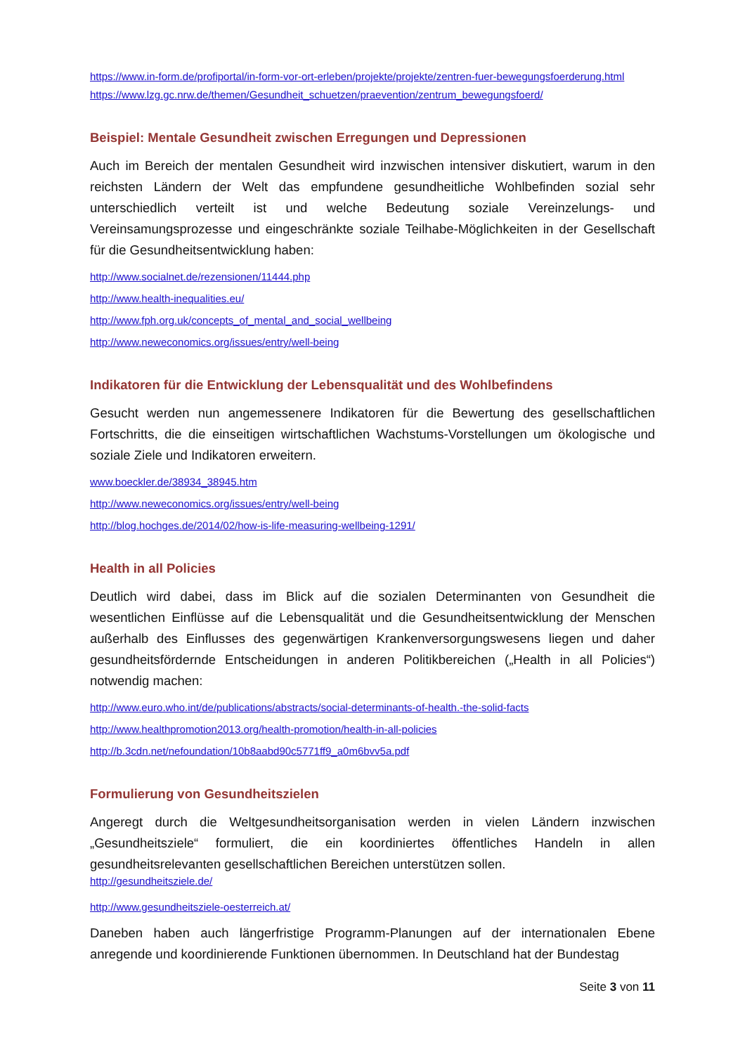https://www.in-form.de/profiportal/in-form-vor-ort-erleben/projekte/projekte/zentren-fuer-bewegungsfoerderung.html
https://www.lzg.gc.nrw.de/themen/Gesundheit_schuetzen/praevention/zentrum_bewegungsfoerd/
Beispiel: Mentale Gesundheit zwischen Erregungen und Depressionen
Auch im Bereich der mentalen Gesundheit wird inzwischen intensiver diskutiert, warum in den reichsten Ländern der Welt das empfundene gesundheitliche Wohlbefinden sozial sehr unterschiedlich verteilt ist und welche Bedeutung soziale Vereinzelungs- und Vereinsamungsprozesse und eingeschränkte soziale Teilhabe-Möglichkeiten in der Gesellschaft für die Gesundheitsentwicklung haben:
http://www.socialnet.de/rezensionen/11444.php
http://www.health-inequalities.eu/
http://www.fph.org.uk/concepts_of_mental_and_social_wellbeing
http://www.neweconomics.org/issues/entry/well-being
Indikatoren für die Entwicklung der Lebensqualität und des Wohlbefindens
Gesucht werden nun angemessenere Indikatoren für die Bewertung des gesellschaftlichen Fortschritts, die die einseitigen wirtschaftlichen Wachstums-Vorstellungen um ökologische und soziale Ziele und Indikatoren erweitern.
www.boeckler.de/38934_38945.htm
http://www.neweconomics.org/issues/entry/well-being
http://blog.hochges.de/2014/02/how-is-life-measuring-wellbeing-1291/
Health in all Policies
Deutlich wird dabei, dass im Blick auf die sozialen Determinanten von Gesundheit die wesentlichen Einflüsse auf die Lebensqualität und die Gesundheitsentwicklung der Menschen außerhalb des Einflusses des gegenwärtigen Krankenversorgungswesens liegen und daher gesundheitsfördernde Entscheidungen in anderen Politikbereichen („Health in all Policies“) notwendig machen:
http://www.euro.who.int/de/publications/abstracts/social-determinants-of-health.-the-solid-facts
http://www.healthpromotion2013.org/health-promotion/health-in-all-policies
http://b.3cdn.net/nefoundation/10b8aabd90c5771ff9_a0m6bvv5a.pdf
Formulierung von Gesundheitszielen
Angeregt durch die Weltgesundheitsorganisation werden in vielen Ländern inzwischen „Gesundheitsziele“ formuliert, die ein koordiniertes öffentliches Handeln in allen gesundheitsrelevanten gesellschaftlichen Bereichen unterstützen sollen.
http://gesundheitsziele.de/
http://www.gesundheitsziele-oesterreich.at/
Daneben haben auch längerfristige Programm-Planungen auf der internationalen Ebene anregende und koordinierende Funktionen übernommen. In Deutschland hat der Bundestag
Seite 3 von 11